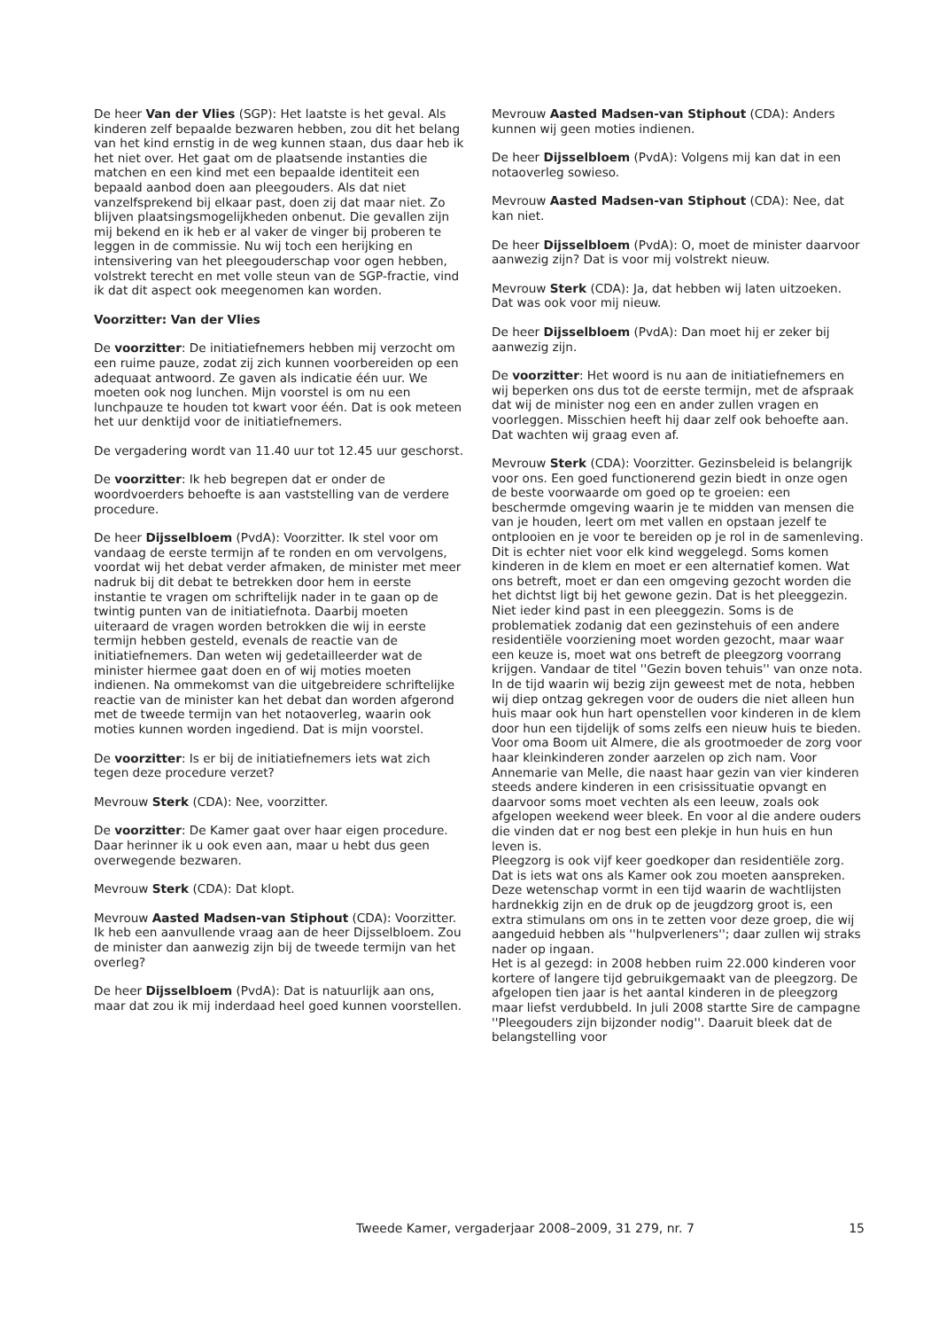De heer Van der Vlies (SGP): Het laatste is het geval. Als kinderen zelf bepaalde bezwaren hebben, zou dit het belang van het kind ernstig in de weg kunnen staan, dus daar heb ik het niet over. Het gaat om de plaatsende instanties die matchen en een kind met een bepaalde identiteit een bepaald aanbod doen aan pleegouders. Als dat niet vanzelfsprekend bij elkaar past, doen zij dat maar niet. Zo blijven plaatsingsmogelijkheden onbenut. Die gevallen zijn mij bekend en ik heb er al vaker de vinger bij proberen te leggen in de commissie. Nu wij toch een herijking en intensivering van het pleegouderschap voor ogen hebben, volstrekt terecht en met volle steun van de SGP-fractie, vind ik dat dit aspect ook meegenomen kan worden.
Voorzitter: Van der Vlies
De voorzitter: De initiatiefnemers hebben mij verzocht om een ruime pauze, zodat zij zich kunnen voorbereiden op een adequaat antwoord. Ze gaven als indicatie één uur. We moeten ook nog lunchen. Mijn voorstel is om nu een lunchpauze te houden tot kwart voor één. Dat is ook meteen het uur denktijd voor de initiatiefnemers.
De vergadering wordt van 11.40 uur tot 12.45 uur geschorst.
De voorzitter: Ik heb begrepen dat er onder de woordvoerders behoefte is aan vaststelling van de verdere procedure.
De heer Dijsselbloem (PvdA): Voorzitter. Ik stel voor om vandaag de eerste termijn af te ronden en om vervolgens, voordat wij het debat verder afmaken, de minister met meer nadruk bij dit debat te betrekken door hem in eerste instantie te vragen om schriftelijk nader in te gaan op de twintig punten van de initiatiefnota. Daarbij moeten uiteraard de vragen worden betrokken die wij in eerste termijn hebben gesteld, evenals de reactie van de initiatiefnemers. Dan weten wij gedetailleerder wat de minister hiermee gaat doen en of wij moties moeten indienen. Na ommekomst van die uitgebreidere schriftelijke reactie van de minister kan het debat dan worden afgerond met de tweede termijn van het notaoverleg, waarin ook moties kunnen worden ingediend. Dat is mijn voorstel.
De voorzitter: Is er bij de initiatiefnemers iets wat zich tegen deze procedure verzet?
Mevrouw Sterk (CDA): Nee, voorzitter.
De voorzitter: De Kamer gaat over haar eigen procedure. Daar herinner ik u ook even aan, maar u hebt dus geen overwegende bezwaren.
Mevrouw Sterk (CDA): Dat klopt.
Mevrouw Aasted Madsen-van Stiphout (CDA): Voorzitter. Ik heb een aanvullende vraag aan de heer Dijsselbloem. Zou de minister dan aanwezig zijn bij de tweede termijn van het overleg?
De heer Dijsselbloem (PvdA): Dat is natuurlijk aan ons, maar dat zou ik mij inderdaad heel goed kunnen voorstellen.
Mevrouw Aasted Madsen-van Stiphout (CDA): Anders kunnen wij geen moties indienen.
De heer Dijsselbloem (PvdA): Volgens mij kan dat in een notaoverleg sowieso.
Mevrouw Aasted Madsen-van Stiphout (CDA): Nee, dat kan niet.
De heer Dijsselbloem (PvdA): O, moet de minister daarvoor aanwezig zijn? Dat is voor mij volstrekt nieuw.
Mevrouw Sterk (CDA): Ja, dat hebben wij laten uitzoeken. Dat was ook voor mij nieuw.
De heer Dijsselbloem (PvdA): Dan moet hij er zeker bij aanwezig zijn.
De voorzitter: Het woord is nu aan de initiatiefnemers en wij beperken ons dus tot de eerste termijn, met de afspraak dat wij de minister nog een en ander zullen vragen en voorleggen. Misschien heeft hij daar zelf ook behoefte aan. Dat wachten wij graag even af.
Mevrouw Sterk (CDA): Voorzitter. Gezinsbeleid is belangrijk voor ons. Een goed functionerend gezin biedt in onze ogen de beste voorwaarde om goed op te groeien: een beschermde omgeving waarin je te midden van mensen die van je houden, leert om met vallen en opstaan jezelf te ontplooien en je voor te bereiden op je rol in de samenleving. Dit is echter niet voor elk kind weggelegd. Soms komen kinderen in de klem en moet er een alternatief komen. Wat ons betreft, moet er dan een omgeving gezocht worden die het dichtst ligt bij het gewone gezin. Dat is het pleeggezin. Niet ieder kind past in een pleeggezin. Soms is de problematiek zodanig dat een gezinstehuis of een andere residentiële voorziening moet worden gezocht, maar waar een keuze is, moet wat ons betreft de pleegzorg voorrang krijgen. Vandaar de titel ''Gezin boven tehuis'' van onze nota.
In de tijd waarin wij bezig zijn geweest met de nota, hebben wij diep ontzag gekregen voor de ouders die niet alleen hun huis maar ook hun hart openstellen voor kinderen in de klem door hun een tijdelijk of soms zelfs een nieuw huis te bieden. Voor oma Boom uit Almere, die als grootmoeder de zorg voor haar kleinkinderen zonder aarzelen op zich nam. Voor Annemarie van Melle, die naast haar gezin van vier kinderen steeds andere kinderen in een crisissituatie opvangt en daarvoor soms moet vechten als een leeuw, zoals ook afgelopen weekend weer bleek. En voor al die andere ouders die vinden dat er nog best een plekje in hun huis en hun leven is.
Pleegzorg is ook vijf keer goedkoper dan residentiële zorg. Dat is iets wat ons als Kamer ook zou moeten aanspreken. Deze wetenschap vormt in een tijd waarin de wachtlijsten hardnekkig zijn en de druk op de jeugdzorg groot is, een extra stimulans om ons in te zetten voor deze groep, die wij aangeduid hebben als ''hulpverleners''; daar zullen wij straks nader op ingaan.
Het is al gezegd: in 2008 hebben ruim 22.000 kinderen voor kortere of langere tijd gebruikgemaakt van de pleegzorg. De afgelopen tien jaar is het aantal kinderen in de pleegzorg maar liefst verdubbeld. In juli 2008 startte Sire de campagne ''Pleegouders zijn bijzonder nodig''. Daaruit bleek dat de belangstelling voor
Tweede Kamer, vergaderjaar 2008–2009, 31 279, nr. 7 15